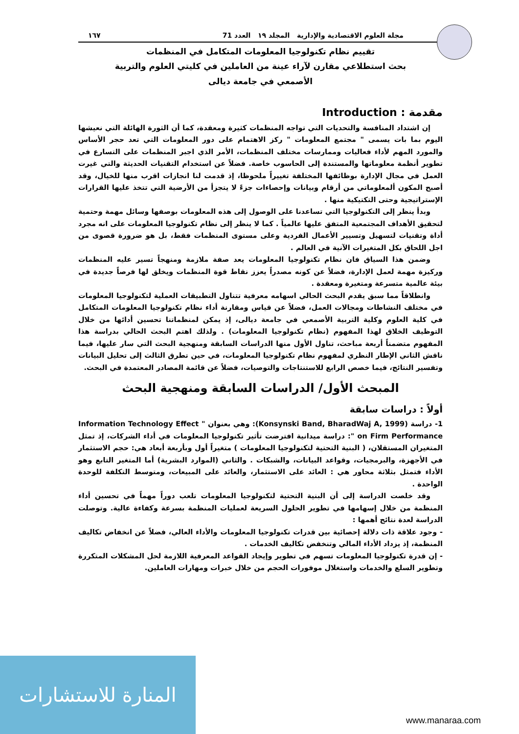مجلة العلوم الاقتصادية والإدارية المجلد ١٩ العدد 71 ١٦٧
تقييم نظام تكنولوجيا المعلومات المتكامل في المنظمات
بحث استطلاعي مقارن لآراء عينة من العاملين في كليتي العلوم والتربية
الأصمعي في جامعة ديالى
مقدمة : Introduction
إن اشتداد المنافسة والتحديات التي تواجه المنظمات كثيرة ومعقدة، كما أن الثورة الهائلة التي نعيشها اليوم بما بات يسمى " مجتمع المعلومات " ركز الاهتمام على دور المعلومات التي تعد حجر الأساس والمورد المهم لأداء فعاليات وممارسات مختلف المنظمات، الأمر الذي اجبر المنظمات على التسارع في تطوير أنظمة معلوماتها والمستندة إلى الحاسوب خاصة. فضلاً عن استخدام التقنيات الحديثة والتي غيرت العمل في مجال الإدارة بوظائفها المختلفة تغييراً ملحوظا، إذ قدمت لنا انجازات اقرب منها للخيال، وقد أصبح المكون ألمعلوماتي من أرقام وبيانات وإحصاءات جزءً لا يتجزأ من الأرضية التي تتخذ عليها القرارات الإستراتيجية وحتى التكتيكية منها .
وبدأ ينظر إلى التكنولوجيا التي تساعدنا على الوصول إلى هذه المعلومات بوصفها وسائل مهمة وحتمية لتحقيق الأهداف المجتمعية المتفق عليها عالمياً . كما لا ينظر إلى نظام تكنولوجيا المعلومات على انه مجرد أداة وتقنيات لتسهيل وتسيير الأعمال الفردية وعلى مستوى المنظمات فقط، بل هو ضرورة قصوى من اجل اللحاق بكل المتغيرات الآنية في العالم .
وضمن هذا السياق فان نظام تكنولوجيا المعلومات يعد صفة ملازمة ومنهجاً تسير عليه المنظمات وركيزة مهمة لعمل الإدارة، فضلاً عن كونه مصدراً يعزز نقاط قوة المنظمات ويخلق لها فرصاً جديدة في بيئة عالمية متسرعة ومتغيرة ومعقدة .
وانطلاقاً مما سبق يقدم البحث الحالي اسهامه معرفية تتناول التطبيقات العملية لتكنولوجيا المعلومات في مختلف النشاطات ومجالات العمل، فضلاً عن قياس ومقارنة أداء نظام تكنولوجيا المعلومات المتكامل في كلية العلوم وكلية التربية الأصمعي في جامعة ديالى، إذ يمكن لمنظماتنا تحسين أدائها من خلال التوظيف الخلاق لهذا المفهوم (نظام تكنولوجيا المعلومات) . ولذلك اهتم البحث الحالي بدراسة هذا المفهوم متضمناً أربعة مباحث، تناول الأول منها الدراسات السابقة ومنهجية البحث التي سار عليها، فيما ناقش الثاني الإطار النظري لمفهوم نظام تكنولوجيا المعلومات، في حين تطرق الثالث إلى تحليل البيانات وتفسير النتائج، فيما خصص الرابع للاستنتاجات والتوصيات، فضلاً عن قائمة المصادر المعتمدة في البحث.
المبحث الأول/ الدراسات السابقة ومنهجية البحث
أولاً : دراسات سابقة
1- دراسة (Konsynski Band, BharadWaj A, 1999): وهي بعنوان " Information Technology Effect on Firm Performance ": دراسة ميدانية افترضت تأثير تكنولوجيا المعلومات في أداء الشركات، إذ تمثل المتغيران المستقلان، ( البنية التحتية لتكنولوجيا المعلومات ) متغيراً أول وبأربعة أبعاد هي: حجم الاستثمار في الأجهزة، والبرمجيات، وقواعد البيانات، والشبكات . والثاني (الموارد البشرية) أما المتغير التابع وهو الأداء فتمثل بثلاثة محاور هي : العائد على الاستثمار، والعائد على المبيعات، ومتوسط التكلفة للوحدة الواحدة .
وقد خلصت الدراسة إلى أن البنية التحتية لتكنولوجيا المعلومات تلعب دوراً مهماً في تحسين أداء المنظمة من خلال إسهامها في تطوير الحلول السريعة لعمليات المنظمة بسرعة وكفاءة عالية. وتوصلت الدراسة لعدة نتائج أهمها :
- وجود علاقة ذات دلالة إحصائية بين قدرات تكنولوجيا المعلومات والأداء العالي، فضلاً عن انخفاض تكاليف المنظمة، إذ يزداد الأداء المالي وتنخفض تكاليف الخدمات .
- إن قدرة تكنولوجيا المعلومات تسهم في تطوير وإيجاد القواعد المعرفية اللازمة لحل المشكلات المتكررة وتطوير السلع والخدمات واستغلال موفورات الحجم من خلال خبرات ومهارات العاملين.
المنارة للاستشارات
www.manaraa.com